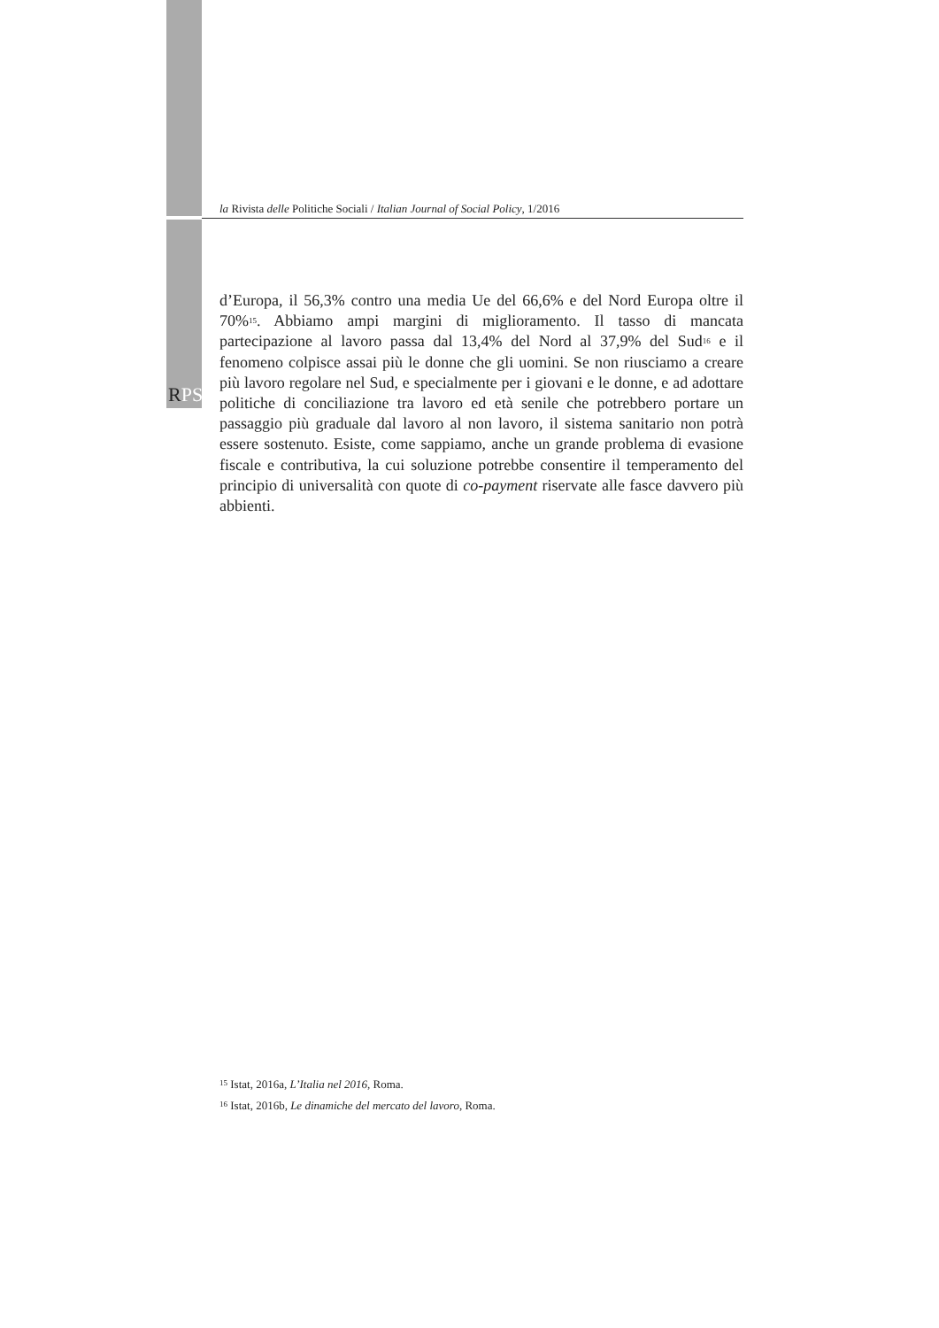la Rivista delle Politiche Sociali / Italian Journal of Social Policy, 1/2016
RPS
d’Europa, il 56,3% contro una media Ue del 66,6% e del Nord Europa oltre il 70%<sup>15</sup>. Abbiamo ampi margini di miglioramento. Il tasso di mancata partecipazione al lavoro passa dal 13,4% del Nord al 37,9% del Sud<sup>16</sup> e il fenomeno colpisce assai più le donne che gli uomini. Se non riusciamo a creare più lavoro regolare nel Sud, e specialmente per i giovani e le donne, e ad adottare politiche di conciliazione tra lavoro ed età senile che potrebbero portare un passaggio più graduale dal lavoro al non lavoro, il sistema sanitario non potrà essere sostenuto. Esiste, come sappiamo, anche un grande problema di evasione fiscale e contributiva, la cui soluzione potrebbe consentire il temperamento del principio di universalità con quote di co-payment riservate alle fasce davvero più abbienti.
<sup>15</sup> Istat, 2016a, L’Italia nel 2016, Roma.
<sup>16</sup> Istat, 2016b, Le dinamiche del mercato del lavoro, Roma.